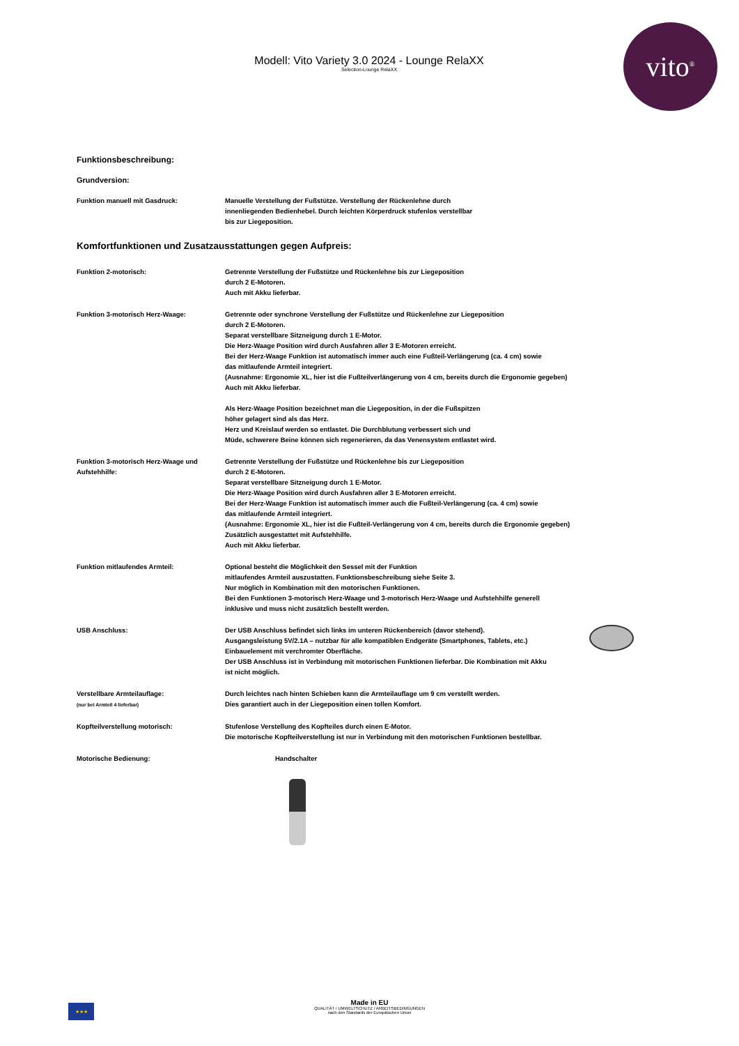Modell: Vito Variety 3.0 2024 - Lounge RelaXX
Selection-Lounge RelaXX
vito<sup>®</sup>
Funktionsbeschreibung:
Grundversion:
Funktion manuell mit Gasdruck: Manuelle Verstellung der Fußstütze. Verstellung der Rückenlehne durch
innenliegenden Bedienhebel. Durch leichten Körperdruck stufenlos verstellbar
bis zur Liegeposition.
Komfortfunktionen und Zusatzausstattungen gegen Aufpreis:
Funktion 2-motorisch: Getrennte Verstellung der Fußstütze und Rückenlehne bis zur Liegeposition
durch 2 E-Motoren.
Auch mit Akku lieferbar.
Funktion 3-motorisch Herz-Waage: Getrennte oder synchrone Verstellung der Fußstütze und Rückenlehne zur Liegeposition
durch 2 E-Motoren.
Separat verstellbare Sitzneigung durch 1 E-Motor.
Die Herz-Waage Position wird durch Ausfahren aller 3 E-Motoren erreicht.
Bei der Herz-Waage Funktion ist automatisch immer auch eine Fußteil-Verlängerung (ca. 4 cm) sowie
das mitlaufende Armteil integriert.
(Ausnahme: Ergonomie XL, hier ist die Fußteilverlängerung von 4 cm, bereits durch die Ergonomie gegeben)
Auch mit Akku lieferbar.
Als Herz-Waage Position bezeichnet man die Liegeposition, in der die Fußspitzen
höher gelagert sind als das Herz.
Herz und Kreislauf werden so entlastet. Die Durchblutung verbessert sich und
Müde, schwerere Beine können sich regenerieren, da das Venensystem entlastet wird.
Funktion 3-motorisch Herz-Waage und
Aufstehhilfe:
Getrennte Verstellung der Fußstütze und Rückenlehne bis zur Liegeposition
durch 2 E-Motoren.
Separat verstellbare Sitzneigung durch 1 E-Motor.
Die Herz-Waage Position wird durch Ausfahren aller 3 E-Motoren erreicht.
Bei der Herz-Waage Funktion ist automatisch immer auch die Fußteil-Verlängerung (ca. 4 cm) sowie
das mitlaufende Armteil integriert.
(Ausnahme: Ergonomie XL, hier ist die Fußteil-Verlängerung von 4 cm, bereits durch die Ergonomie gegeben)
Zusätzlich ausgestattet mit Aufstehhilfe.
Auch mit Akku lieferbar.
Funktion mitlaufendes Armteil: Optional besteht die Möglichkeit den Sessel mit der Funktion
mitlaufendes Armteil auszustatten. Funktionsbeschreibung siehe Seite 3.
Nur möglich in Kombination mit den motorischen Funktionen.
Bei den Funktionen 3-motorisch Herz-Waage und 3-motorisch Herz-Waage und Aufstehhilfe generell
inklusive und muss nicht zusätzlich bestellt werden.
USB Anschluss: Der USB Anschluss befindet sich links im unteren Rückenbereich (davor stehend).
Ausgangsleistung 5V/2.1A – nutzbar für alle kompatiblen Endgeräte (Smartphones, Tablets, etc.)
Einbauelement mit verchromter Oberfläche.
Der USB Anschluss ist in Verbindung mit motorischen Funktionen lieferbar. Die Kombination mit Akku
ist nicht möglich.
Verstellbare Armteilauflage:
(nur bei Armteil 4 lieferbar)
Durch leichtes nach hinten Schieben kann die Armteilauflage um 9 cm verstellt werden.
Dies garantiert auch in der Liegeposition einen tollen Komfort.
Kopfteilverstellung motorisch: Stufenlose Verstellung des Kopfteiles durch einen E-Motor.
Die motorische Kopfteilverstellung ist nur in Verbindung mit den motorischen Funktionen bestellbar.
Motorische Bedienung: Handschalter
★★★
Made in EU
QUALITÄT / UMWELTSCHUTZ / ARBEITSBEDINGUNGEN
nach den Standards der Europäischen Union